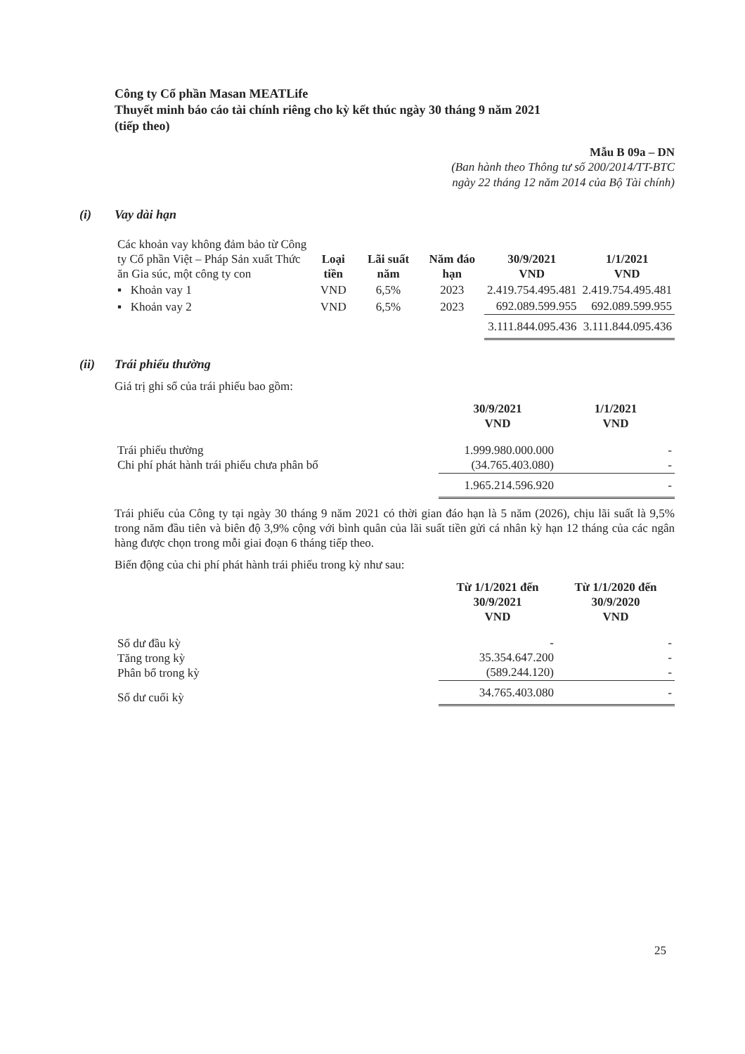Công ty Cổ phần Masan MEATLife
Thuyết minh báo cáo tài chính riêng cho kỳ kết thúc ngày 30 tháng 9 năm 2021
(tiếp theo)
Mẫu B 09a – DN
(Ban hành theo Thông tư số 200/2014/TT-BTC
ngày 22 tháng 12 năm 2014 của Bộ Tài chính)
(i) Vay dài hạn
| Các khoản vay không đảm bảo từ Công ty Cổ phần Việt – Pháp Sản xuất Thức ăn Gia súc, một công ty con | Loại tiền | Lãi suất năm | Năm đáo hạn | 30/9/2021 VND | 1/1/2021 VND |
| ▪ Khoản vay 1 | VND | 6,5% | 2023 | 2.419.754.495.481 | 2.419.754.495.481 |
| ▪ Khoản vay 2 | VND | 6,5% | 2023 | 692.089.599.955 | 692.089.599.955 |
| | | | | 3.111.844.095.436 | 3.111.844.095.436 |
(ii) Trái phiếu thường
Giá trị ghi sổ của trái phiếu bao gồm:
| | 30/9/2021 VND | 1/1/2021 VND |
| Trái phiếu thường Chi phí phát hành trái phiếu chưa phân bổ | 1.999.980.000.000 (34.765.403.080) | - - |
| | 1.965.214.596.920 | - |
Trái phiếu của Công ty tại ngày 30 tháng 9 năm 2021 có thời gian đáo hạn là 5 năm (2026), chịu lãi suất là 9,5% trong năm đầu tiên và biên độ 3,9% cộng với bình quân của lãi suất tiền gửi cá nhân kỳ hạn 12 tháng của các ngân hàng được chọn trong mỗi giai đoạn 6 tháng tiếp theo.
Biến động của chi phí phát hành trái phiếu trong kỳ như sau:
| | Từ 1/1/2021 đến 30/9/2021 VND | Từ 1/1/2020 đến 30/9/2020 VND |
| Số dư đầu kỳ Tăng trong kỳ Phân bổ trong kỳ | - 35.354.647.200 (589.244.120) | - - - |
| Số dư cuối kỳ | 34.765.403.080 | - |
25